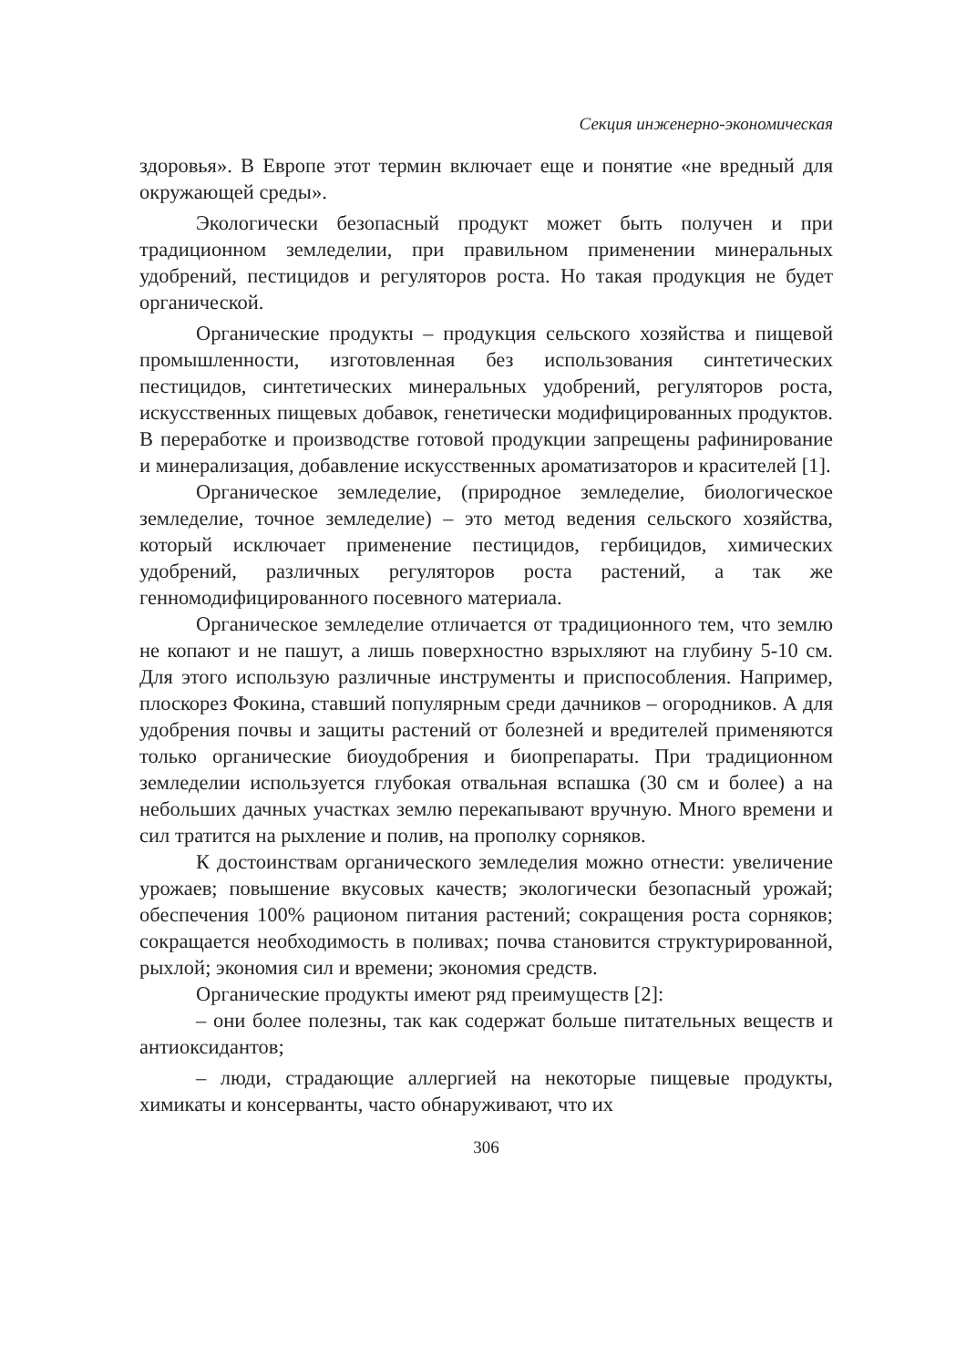Секция инженерно-экономическая
здоровья». В Европе этот термин включает еще и понятие «не вредный для окружающей среды».
Экологически безопасный продукт может быть получен и при традиционном земледелии, при правильном применении минеральных удобрений, пестицидов и регуляторов роста. Но такая продукция не будет органической.
Органические продукты – продукция сельского хозяйства и пищевой промышленности, изготовленная без использования синтетических пестицидов, синтетических минеральных удобрений, регуляторов роста, искусственных пищевых добавок, генетически модифицированных продуктов. В переработке и производстве готовой продукции запрещены рафинирование и минерализация, добавление искусственных ароматизаторов и красителей [1].
Органическое земледелие, (природное земледелие, биологическое земледелие, точное земледелие) – это метод ведения сельского хозяйства, который исключает применение пестицидов, гербицидов, химических удобрений, различных регуляторов роста растений, а так же генномодифицированного посевного материала.
Органическое земледелие отличается от традиционного тем, что землю не копают и не пашут, а лишь поверхностно взрыхляют на глубину 5-10 см. Для этого использую различные инструменты и приспособления. Например, плоскорез Фокина, ставший популярным среди дачников – огородников. А для удобрения почвы и защиты растений от болезней и вредителей применяются только органические биоудобрения и биопрепараты. При традиционном земледелии используется глубокая отвальная вспашка (30 см и более) а на небольших дачных участках землю перекапывают вручную. Много времени и сил тратится на рыхление и полив, на прополку сорняков.
К достоинствам органического земледелия можно отнести: увеличение урожаев; повышение вкусовых качеств; экологически безопасный урожай; обеспечения 100% рационом питания растений; сокращения роста сорняков; сокращается необходимость в поливах; почва становится структурированной, рыхлой; экономия сил и времени; экономия средств.
Органические продукты имеют ряд преимуществ [2]:
– они более полезны, так как содержат больше питательных веществ и антиоксидантов;
– люди, страдающие аллергией на некоторые пищевые продукты, химикаты и консерванты, часто обнаруживают, что их
306